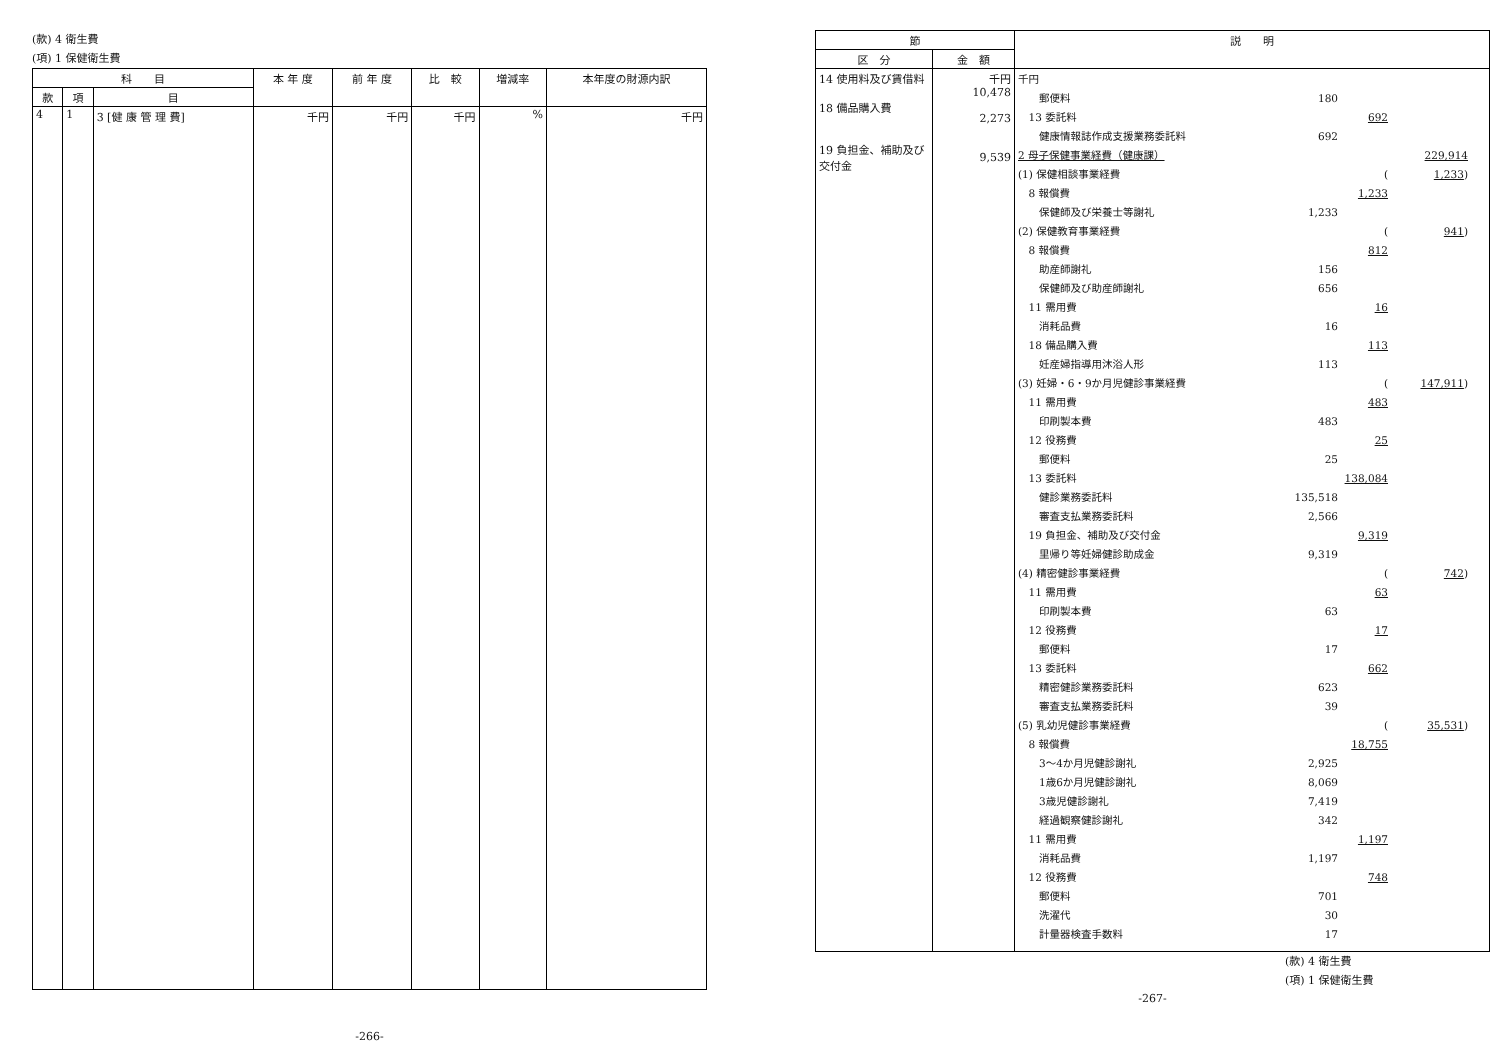(款) 4 衛生費
(項) 1 保健衛生費
| 科 目 | | | 本 年 度 | 前 年 度 | 比 較 | 増減率 | 本年度の財源内訳 |
| --- | --- | --- | --- | --- | --- | --- | --- |
| 款 | 項 | 目 | | | | | |
| 4 | 1 | 3 [健 康 管 理 費] | 千円 | 千円 | 千円 | % | 千円 |
-266-
| 節 | | 説 明 |
| --- | --- | --- |
| 区 分 | 金 額 | |
| 14 使用料及び賃借料 18 備品購入費 19 負担金、補助及び交付金 | 千円 10,478 2,273 9,539 | 千円 郵便料 180 13 委託料 692 健康情報誌作成支援業務委託料 692 2 母子保健事業経費（健康課） 229,914 (1) 保健相談事業経費 ( 1,233 ) 8 報償費 1,233 保健師及び栄養士等謝礼 1,233 (2) 保健教育事業経費 ( 941 ) 8 報償費 812 助産師謝礼 156 保健師及び助産師謝礼 656 11 需用費 16 消耗品費 16 18 備品購入費 113 妊産婦指導用沐浴人形 113 (3) 妊婦・6・9か月児健診事業経費 ( 147,911 ) 11 需用費 483 印刷製本費 483 12 役務費 25 郵便料 25 13 委託料 138,084 健診業務委託料 135,518 審査支払業務委託料 2,566 19 負担金、補助及び交付金 9,319 里帰り等妊婦健診助成金 9,319 (4) 精密健診事業経費 ( 742 ) 11 需用費 63 印刷製本費 63 12 役務費 17 郵便料 17 13 委託料 662 精密健診業務委託料 623 審査支払業務委託料 39 (5) 乳幼児健診事業経費 ( 35,531 ) 8 報償費 18,755 3～4か月児健診謝礼 2,925 1歳6か月児健診謝礼 8,069 3歳児健診謝礼 7,419 経過観察健診謝礼 342 11 需用費 1,197 消耗品費 1,197 12 役務費 748 郵便料 701 洗濯代 30 計量器検査手数料 17 |
(款) 4 衛生費
(項) 1 保健衛生費
-267-